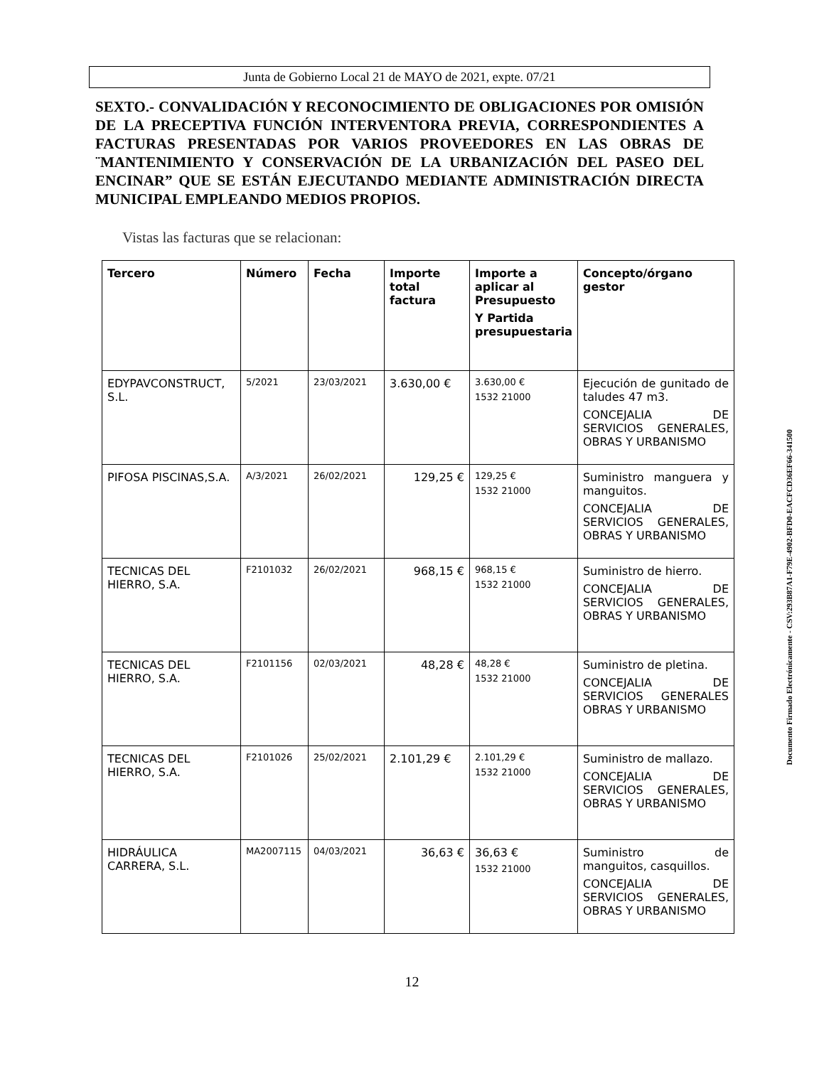Junta de Gobierno Local 21 de MAYO de 2021, expte. 07/21
SEXTO.- CONVALIDACIÓN Y RECONOCIMIENTO DE OBLIGACIONES POR OMISIÓN DE LA PRECEPTIVA FUNCIÓN INTERVENTORA PREVIA, CORRESPONDIENTES A FACTURAS PRESENTADAS POR VARIOS PROVEEDORES EN LAS OBRAS DE ¨MANTENIMIENTO Y CONSERVACIÓN DE LA URBANIZACIÓN DEL PASEO DEL ENCINAR” QUE SE ESTÁN EJECUTANDO MEDIANTE ADMINISTRACIÓN DIRECTA MUNICIPAL EMPLEANDO MEDIOS PROPIOS.
Vistas las facturas que se relacionan:
| Tercero | Número | Fecha | Importe total factura | Importe a aplicar al Presupuesto Y Partida presupuestaria | Concepto/órgano gestor |
| --- | --- | --- | --- | --- | --- |
| EDYPAVCONSTRUCT, S.L. | 5/2021 | 23/03/2021 | 3.630,00 € | 3.630,00 € 1532 21000 | Ejecución de gunitado de taludes 47 m3. CONCEJALIA DE SERVICIOS GENERALES, OBRAS Y URBANISMO |
| PIFOSA PISCINAS,S.A. | A/3/2021 | 26/02/2021 | 129,25 € | 129,25 € 1532 21000 | Suministro manguera y manguitos. CONCEJALIA DE SERVICIOS GENERALES, OBRAS Y URBANISMO |
| TECNICAS DEL HIERRO, S.A. | F2101032 | 26/02/2021 | 968,15 € | 968,15 € 1532 21000 | Suministro de hierro. CONCEJALIA DE SERVICIOS GENERALES, OBRAS Y URBANISMO |
| TECNICAS DEL HIERRO, S.A. | F2101156 | 02/03/2021 | 48,28 € | 48,28 € 1532 21000 | Suministro de pletina. CONCEJALIA DE SERVICIOS GENERALES OBRAS Y URBANISMO |
| TECNICAS DEL HIERRO, S.A. | F2101026 | 25/02/2021 | 2.101,29 € | 2.101,29 € 1532 21000 | Suministro de mallazo. CONCEJALIA DE SERVICIOS GENERALES, OBRAS Y URBANISMO |
| HIDRÁULICA CARRERA, S.L. | MA2007115 | 04/03/2021 | 36,63 € | 36,63 € 1532 21000 | Suministro de manguitos, casquillos. CONCEJALIA DE SERVICIOS GENERALES, OBRAS Y URBANISMO |
Documento Firmado Electrónicamente - CSV:293B87A1-F79E-4902-BFD0-EACFCD36EF66-341500
12